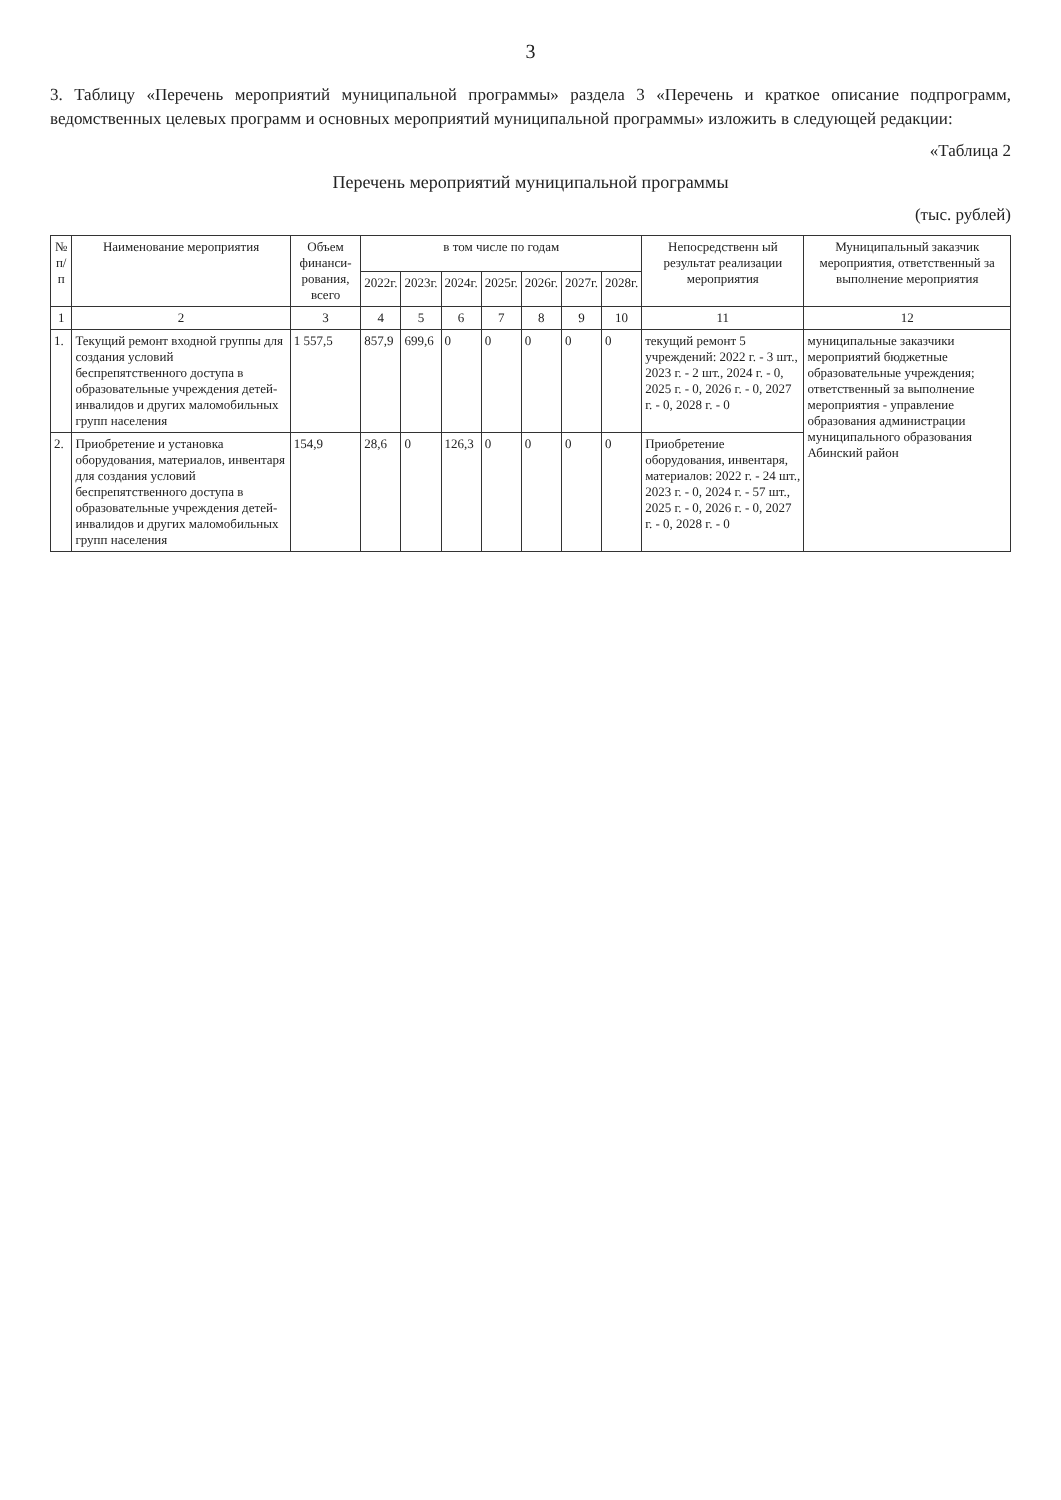3
3. Таблицу «Перечень мероприятий муниципальной программы» раздела 3 «Перечень и краткое описание подпрограмм, ведомственных целевых программ и основных мероприятий муниципальной программы» изложить в следующей редакции:
«Таблица 2
Перечень мероприятий муниципальной программы
(тыс. рублей)
| № п/п | Наименование мероприятия | Объем финанси-рования, всего | в том числе по годам | | | | | | | Непосредственн ый результат реализации мероприятия | Муниципальный заказчик мероприятия, ответственный за выполнение мероприятия |
| --- | --- | --- | --- | --- | --- | --- | --- | --- | --- | --- | --- |
| | | | 2022г. | 2023г. | 2024г. | 2025г. | 2026г. | 2027г. | 2028г. | | |
| 1 | 2 | 3 | 4 | 5 | 6 | 7 | 8 | 9 | 10 | 11 | 12 |
| 1. | Текущий ремонт входной группы для создания условий беспрепятственного доступа в образовательные учреждения детей-инвалидов и других маломобильных групп населения | 1 557,5 | 857,9 | 699,6 | 0 | 0 | 0 | 0 | 0 | текущий ремонт 5 учреждений: 2022 г. - 3 шт., 2023 г. - 2 шт., 2024 г. - 0, 2025 г. - 0, 2026 г. - 0, 2027 г. - 0, 2028 г. - 0 | муниципальные заказчики мероприятий бюджетные образовательные учреждения; ответственный за выполнение мероприятия - управление образования администрации муниципального образования Абинский район |
| 2. | Приобретение и установка оборудования, материалов, инвентаря для создания условий беспрепятственного доступа в образовательные учреждения детей-инвалидов и других маломобильных групп населения | 154,9 | 28,6 | 0 | 126,3 | 0 | 0 | 0 | 0 | Приобретение оборудования, инвентаря, материалов: 2022 г. - 24 шт., 2023 г. - 0, 2024 г. - 57 шт., 2025 г. - 0, 2026 г. - 0, 2027 г. - 0, 2028 г. - 0 | |